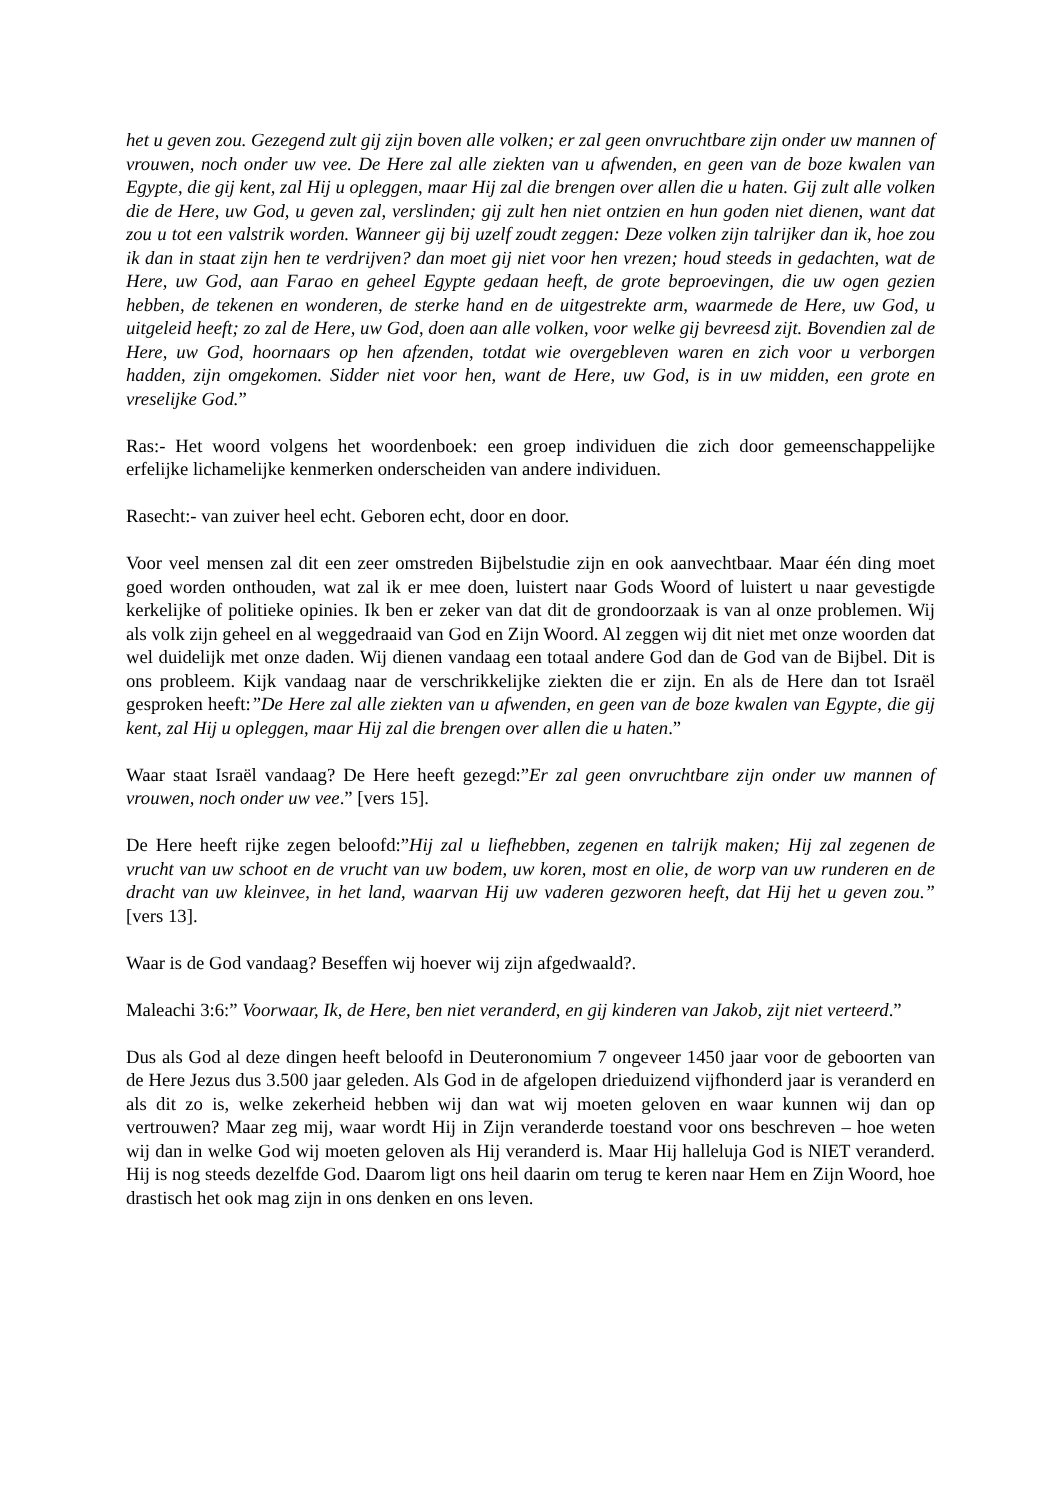het u geven zou. Gezegend zult gij zijn boven alle volken; er zal geen onvruchtbare zijn onder uw mannen of vrouwen, noch onder uw vee. De Here zal alle ziekten van u afwenden, en geen van de boze kwalen van Egypte, die gij kent, zal Hij u opleggen, maar Hij zal die brengen over allen die u haten. Gij zult alle volken die de Here, uw God, u geven zal, verslinden; gij zult hen niet ontzien en hun goden niet dienen, want dat zou u tot een valstrik worden. Wanneer gij bij uzelf zoudt zeggen: Deze volken zijn talrijker dan ik, hoe zou ik dan in staat zijn hen te verdrijven? dan moet gij niet voor hen vrezen; houd steeds in gedachten, wat de Here, uw God, aan Farao en geheel Egypte gedaan heeft, de grote beproevingen, die uw ogen gezien hebben, de tekenen en wonderen, de sterke hand en de uitgestrekte arm, waarmede de Here, uw God, u uitgeleid heeft; zo zal de Here, uw God, doen aan alle volken, voor welke gij bevreesd zijt. Bovendien zal de Here, uw God, hoornaars op hen afzenden, totdat wie overgebleven waren en zich voor u verborgen hadden, zijn omgekomen. Sidder niet voor hen, want de Here, uw God, is in uw midden, een grote en vreselijke God.”
Ras:- Het woord volgens het woordenboek: een groep individuen die zich door gemeenschappelijke erfelijke lichamelijke kenmerken onderscheiden van andere individuen.
Rasecht:- van zuiver heel echt. Geboren echt, door en door.
Voor veel mensen zal dit een zeer omstreden Bijbelstudie zijn en ook aanvechtbaar. Maar één ding moet goed worden onthouden, wat zal ik er mee doen, luistert naar Gods Woord of luistert u naar gevestigde kerkelijke of politieke opinies. Ik ben er zeker van dat dit de grondoorzaak is van al onze problemen. Wij als volk zijn geheel en al weggedraaid van God en Zijn Woord. Al zeggen wij dit niet met onze woorden dat wel duidelijk met onze daden. Wij dienen vandaag een totaal andere God dan de God van de Bijbel. Dit is ons probleem. Kijk vandaag naar de verschrikkelijke ziekten die er zijn. En als de Here dan tot Israël gesproken heeft:”De Here zal alle ziekten van u afwenden, en geen van de boze kwalen van Egypte, die gij kent, zal Hij u opleggen, maar Hij zal die brengen over allen die u haten.”
Waar staat Israël vandaag? De Here heeft gezegd:”Er zal geen onvruchtbare zijn onder uw mannen of vrouwen, noch onder uw vee.” [vers 15].
De Here heeft rijke zegen beloofd:”Hij zal u liefhebben, zegenen en talrijk maken; Hij zal zegenen de vrucht van uw schoot en de vrucht van uw bodem, uw koren, most en olie, de worp van uw runderen en de dracht van uw kleinvee, in het land, waarvan Hij uw vaderen gezworen heeft, dat Hij het u geven zou.” [vers 13].
Waar is de God vandaag? Beseffen wij hoever wij zijn afgedwaald?.
Maleachi 3:6:” Voorwaar, Ik, de Here, ben niet veranderd, en gij kinderen van Jakob, zijt niet verteerd.”
Dus als God al deze dingen heeft beloofd in Deuteronomium 7 ongeveer 1450 jaar voor de geboorten van de Here Jezus dus 3.500 jaar geleden. Als God in de afgelopen drieduizend vijfhonderd jaar is veranderd en als dit zo is, welke zekerheid hebben wij dan wat wij moeten geloven en waar kunnen wij dan op vertrouwen? Maar zeg mij, waar wordt Hij in Zijn veranderde toestand voor ons beschreven – hoe weten wij dan in welke God wij moeten geloven als Hij veranderd is. Maar Hij halleluja God is NIET veranderd. Hij is nog steeds dezelfde God. Daarom ligt ons heil daarin om terug te keren naar Hem en Zijn Woord, hoe drastisch het ook mag zijn in ons denken en ons leven.